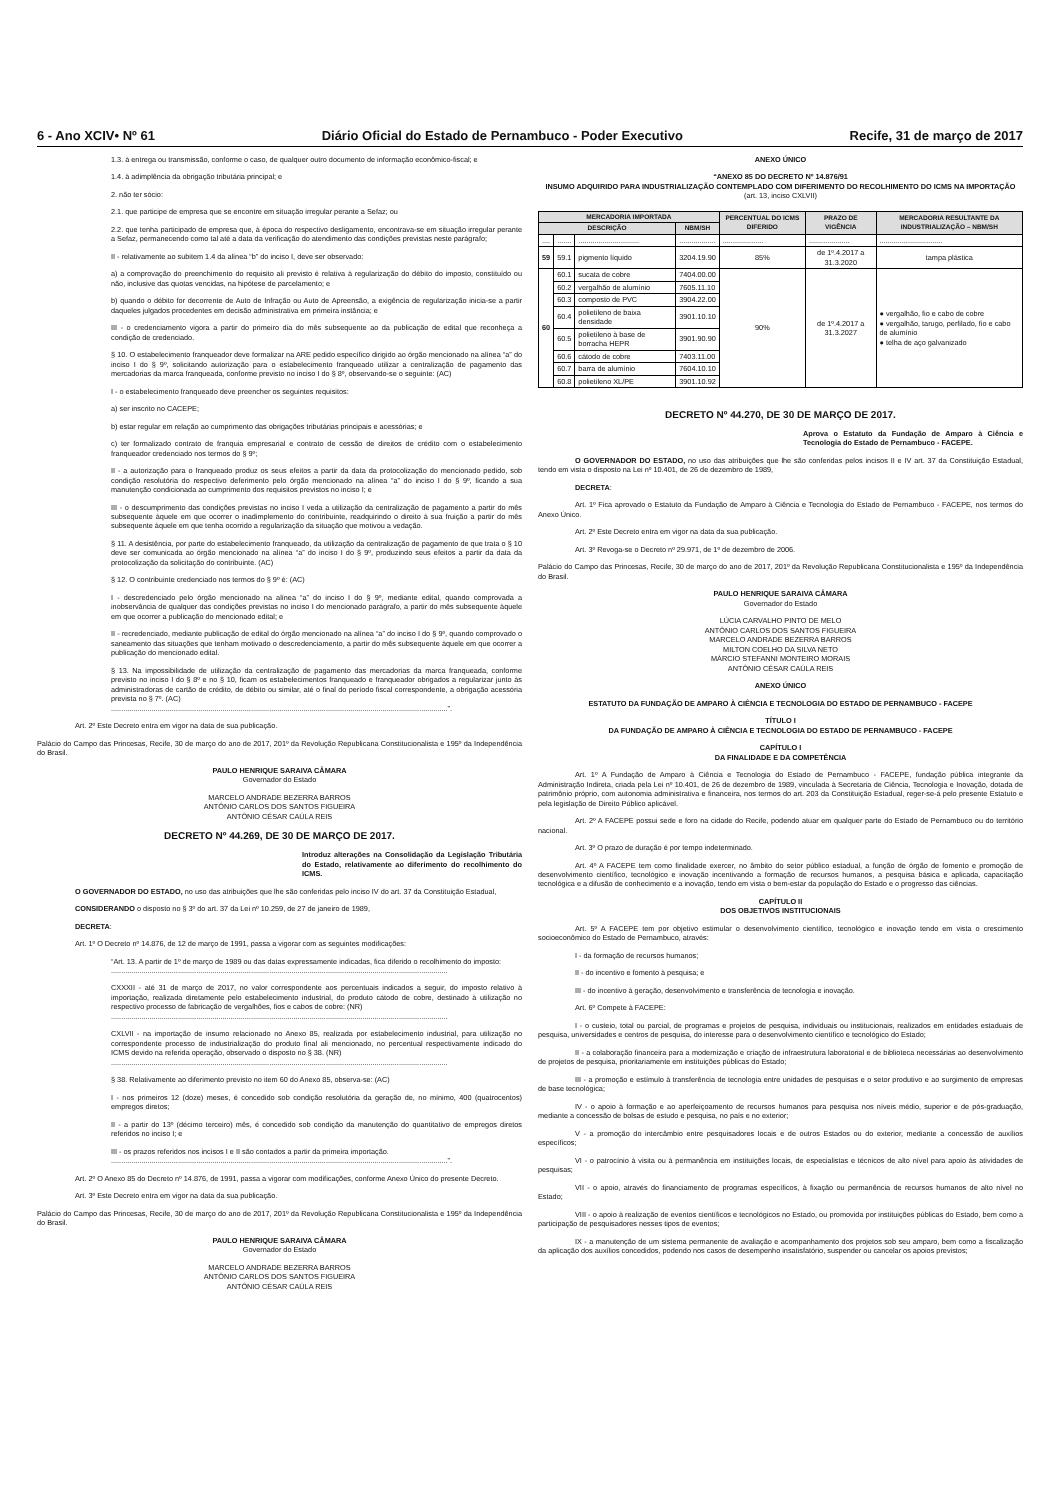6 - Ano XCIV• Nº 61 Diário Oficial do Estado de Pernambuco - Poder Executivo Recife, 31 de março de 2017
1.3. à entrega ou transmissão, conforme o caso, de qualquer outro documento de informação econômico-fiscal; e
1.4. à adimplência da obrigação tributária principal; e
2. não ter sócio:
2.1. que participe de empresa que se encontre em situação irregular perante a Sefaz; ou
2.2. que tenha participado de empresa que, à época do respectivo desligamento, encontrava-se em situação irregular perante a Sefaz, permanecendo como tal até a data da verificação do atendimento das condições previstas neste parágrafo;
II - relativamente ao subitem 1.4 da alínea “b” do inciso I, deve ser observado:
a) a comprovação do preenchimento do requisito ali previsto é relativa à regularização do débito do imposto, constituído ou não, inclusive das quotas vencidas, na hipótese de parcelamento; e
b) quando o débito for decorrente de Auto de Infração ou Auto de Apreensão, a exigência de regularização inicia-se a partir daqueles julgados procedentes em decisão administrativa em primeira instância; e
III - o credenciamento vigora a partir do primeiro dia do mês subsequente ao da publicação de edital que reconheça a condição de credenciado.
§ 10. O estabelecimento franqueador deve formalizar na ARE pedido específico dirigido ao órgão mencionado na alínea “a” do inciso I do § 9º, solicitando autorização para o estabelecimento franqueado utilizar a centralização de pagamento das mercadorias da marca franqueada, conforme previsto no inciso I do § 8º, observando-se o seguinte: (AC)
I - o estabelecimento franqueado deve preencher os seguintes requisitos:
a) ser inscrito no CACEPE;
b) estar regular em relação ao cumprimento das obrigações tributárias principais e acessórias; e
c) ter formalizado contrato de franquia empresarial e contrato de cessão de direitos de crédito com o estabelecimento franqueador credenciado nos termos do § 9º;
II - a autorização para o franqueado produz os seus efeitos a partir da data da protocolização do mencionado pedido, sob condição resolutória do respectivo deferimento pelo órgão mencionado na alínea “a” do inciso I do § 9º, ficando a sua manutenção condicionada ao cumprimento dos requisitos previstos no inciso I; e
III - o descumprimento das condições previstas no inciso I veda a utilização da centralização de pagamento a partir do mês subsequente àquele em que ocorrer o inadimplemento do contribuinte, readquirindo o direito à sua fruição a partir do mês subsequente àquele em que tenha ocorrido a regularização da situação que motivou a vedação.
§ 11. A desistência, por parte do estabelecimento franqueado, da utilização da centralização de pagamento de que trata o § 10 deve ser comunicada ao órgão mencionado na alínea “a” do inciso I do § 9º, produzindo seus efeitos a partir da data da protocolização da solicitação do contribuinte. (AC)
§ 12. O contribuinte credenciado nos termos do § 9º é: (AC)
I - descredenciado pelo órgão mencionado na alínea “a” do inciso I do § 9º, mediante edital, quando comprovada a inobservância de qualquer das condições previstas no inciso I do mencionado parágrafo, a partir do mês subsequente àquele em que ocorrer a publicação do mencionado edital; e
II - recredenciado, mediante publicação de edital do órgão mencionado na alínea “a” do inciso I do § 9º, quando comprovado o saneamento das situações que tenham motivado o descredenciamento, a partir do mês subsequente àquele em que ocorrer a publicação do mencionado edital.
§ 13. Na impossibilidade de utilização da centralização de pagamento das mercadorias da marca franqueada, conforme previsto no inciso I do § 8º e no § 10, ficam os estabelecimentos franqueado e franqueador obrigados a regularizar junto às administradoras de cartão de crédito, de débito ou similar, até o final do período fiscal correspondente, a obrigação acessória prevista no § 7º. (AC)
......................................................................................................................................................................”.
Art. 2º Este Decreto entra em vigor na data de sua publicação.
Palácio do Campo das Princesas, Recife, 30 de março do ano de 2017, 201º da Revolução Republicana Constitucionalista e 195º da Independência do Brasil.
PAULO HENRIQUE SARAIVA CÂMARA
Governador do Estado
MARCELO ANDRADE BEZERRA BARROS
ANTÔNIO CARLOS DOS SANTOS FIGUEIRA
ANTÔNIO CÉSAR CAÚLA REIS
DECRETO Nº 44.269, DE 30 DE MARÇO DE 2017.
Introduz alterações na Consolidação da Legislação Tributária do Estado, relativamente ao diferimento do recolhimento do ICMS.
O GOVERNADOR DO ESTADO, no uso das atribuições que lhe são conferidas pelo inciso IV do art. 37 da Constituição Estadual,
CONSIDERANDO o disposto no § 3º do art. 37 da Lei nº 10.259, de 27 de janeiro de 1989,
DECRETA:
Art. 1º O Decreto nº 14.876, de 12 de março de 1991, passa a vigorar com as seguintes modificações:
“Art. 13. A partir de 1º de março de 1989 ou das datas expressamente indicadas, fica diferido o recolhimento do imposto:
......................................................................................................................................................................
CXXXII - até 31 de março de 2017, no valor correspondente aos percentuais indicados a seguir, do imposto relativo à importação, realizada diretamente pelo estabelecimento industrial, do produto cátodo de cobre, destinado à utilização no respectivo processo de fabricação de vergalhões, fios e cabos de cobre: (NR)
......................................................................................................................................................................
CXLVII - na importação de insumo relacionado no Anexo 85, realizada por estabelecimento industrial, para utilização no correspondente processo de industrialização do produto final ali mencionado, no percentual respectivamente indicado do ICMS devido na referida operação, observado o disposto no § 38. (NR)
......................................................................................................................................................................
§ 38. Relativamente ao diferimento previsto no item 60 do Anexo 85, observa-se: (AC)
I - nos primeiros 12 (doze) meses, é concedido sob condição resolutória da geração de, no mínimo, 400 (quatrocentos) empregos diretos;
II - a partir do 13º (décimo terceiro) mês, é concedido sob condição da manutenção do quantitativo de empregos diretos referidos no inciso I; e
III - os prazos referidos nos incisos I e II são contados a partir da primeira importação.
......................................................................................................................................................................”.
Art. 2º O Anexo 85 do Decreto nº 14.876, de 1991, passa a vigorar com modificações, conforme Anexo Único do presente Decreto.
Art. 3º Este Decreto entra em vigor na data da sua publicação.
Palácio do Campo das Princesas, Recife, 30 de março do ano de 2017, 201º da Revolução Republicana Constitucionalista e 195º da Independência do Brasil.
PAULO HENRIQUE SARAIVA CÂMARA
Governador do Estado
MARCELO ANDRADE BEZERRA BARROS
ANTÔNIO CARLOS DOS SANTOS FIGUEIRA
ANTÔNIO CÉSAR CAÚLA REIS
ANEXO ÚNICO
“ANEXO 85 DO DECRETO Nº 14.876/91
INSUMO ADQUIRIDO PARA INDUSTRIALIZAÇÃO CONTEMPLADO COM DIFERIMENTO DO RECOLHIMENTO DO ICMS NA IMPORTAÇÃO
(art. 13, inciso CXLVII)
| MERCADORIA IMPORTADA | | | | PERCENTUAL DO ICMS DIFERIDO | PRAZO DE VIGÊNCIA | MERCADORIA RESULTANTE DA INDUSTRIALIZAÇÃO – NBM/SH |
| --- | --- | --- | --- | --- | --- | --- |
| DESCRIÇÃO | | | NBM/SH | | | |
| .... | ....... | .............................. | .................. | .................... | .................... | ............................... |
| 59 | 59.1 | pigmento líquido | 3204.19.90 | 85% | de 1º.4.2017 a 31.3.2020 | tampa plástica |
| 60 | 60.1 | sucata de cobre | 7404.00.00 | 90% | de 1º.4.2017 a 31.3.2027 | ● vergalhão, fio e cabo de cobre ● vergalhão, tarugo, perfilado, fio e cabo de alumínio ● telha de aço galvanizado |
| | 60.2 | vergalhão de alumínio | 7605.11.10 | | | |
| | 60.3 | composto de PVC | 3904.22.00 | | | |
| | 60.4 | polietileno de baixa densidade | 3901.10.10 | | | |
| | 60.5 | polietileno à base de borracha HEPR | 3901.90.90 | | | |
| | 60.6 | cátodo de cobre | 7403.11.00 | | | |
| | 60.7 | barra de alumínio | 7604.10.10 | | | |
| | 60.8 | polietileno XL/PE | 3901.10.92 | | | |
DECRETO Nº 44.270, DE 30 DE MARÇO DE 2017.
Aprova o Estatuto da Fundação de Amparo à Ciência e Tecnologia do Estado de Pernambuco - FACEPE.
O GOVERNADOR DO ESTADO, no uso das atribuições que lhe são conferidas pelos incisos II e IV art. 37 da Constituição Estadual, tendo em vista o disposto na Lei nº 10.401, de 26 de dezembro de 1989,
DECRETA:
Art. 1º Fica aprovado o Estatuto da Fundação de Amparo à Ciência e Tecnologia do Estado de Pernambuco - FACEPE, nos termos do Anexo Único.
Art. 2º Este Decreto entra em vigor na data da sua publicação.
Art. 3º Revoga-se o Decreto nº 29.971, de 1º de dezembro de 2006.
Palácio do Campo das Princesas, Recife, 30 de março do ano de 2017, 201º da Revolução Republicana Constitucionalista e 195º da Independência do Brasil.
PAULO HENRIQUE SARAIVA CÂMARA
Governador do Estado
LÚCIA CARVALHO PINTO DE MELO
ANTÔNIO CARLOS DOS SANTOS FIGUEIRA
MARCELO ANDRADE BEZERRA BARROS
MILTON COELHO DA SILVA NETO
MÁRCIO STEFANNI MONTEIRO MORAIS
ANTÔNIO CÉSAR CAÚLA REIS
ANEXO ÚNICO
ESTATUTO DA FUNDAÇÃO DE AMPARO À CIÊNCIA E TECNOLOGIA DO ESTADO DE PERNAMBUCO - FACEPE
TÍTULO I
DA FUNDAÇÃO DE AMPARO À CIÊNCIA E TECNOLOGIA DO ESTADO DE PERNAMBUCO - FACEPE
CAPÍTULO I
DA FINALIDADE E DA COMPETÊNCIA
Art. 1º A Fundação de Amparo à Ciência e Tecnologia do Estado de Pernambuco - FACEPE, fundação pública integrante da Administração Indireta, criada pela Lei nº 10.401, de 26 de dezembro de 1989, vinculada à Secretaria de Ciência, Tecnologia e Inovação, dotada de patrimônio próprio, com autonomia administrativa e financeira, nos termos do art. 203 da Constituição Estadual, reger-se-á pelo presente Estatuto e pela legislação de Direito Público aplicável.
Art. 2º A FACEPE possui sede e foro na cidade do Recife, podendo atuar em qualquer parte do Estado de Pernambuco ou do território nacional.
Art. 3º O prazo de duração é por tempo indeterminado.
Art. 4º A FACEPE tem como finalidade exercer, no âmbito do setor público estadual, a função de órgão de fomento e promoção de desenvolvimento científico, tecnológico e inovação incentivando a formação de recursos humanos, a pesquisa básica e aplicada, capacitação tecnológica e a difusão de conhecimento e a inovação, tendo em vista o bem-estar da população do Estado e o progresso das ciências.
CAPÍTULO II
DOS OBJETIVOS INSTITUCIONAIS
Art. 5º A FACEPE tem por objetivo estimular o desenvolvimento científico, tecnológico e inovação tendo em vista o crescimento socioeconômico do Estado de Pernambuco, através:
I - da formação de recursos humanos;
II - do incentivo e fomento à pesquisa; e
III - do incentivo à geração, desenvolvimento e transferência de tecnologia e inovação.
Art. 6º Compete à FACEPE:
I - o custeio, total ou parcial, de programas e projetos de pesquisa, individuais ou institucionais, realizados em entidades estaduais de pesquisa, universidades e centros de pesquisa, do interesse para o desenvolvimento científico e tecnológico do Estado;
II - a colaboração financeira para a modernização e criação de infraestrutura laboratorial e de biblioteca necessárias ao desenvolvimento de projetos de pesquisa, prioritariamente em instituições públicas do Estado;
III - a promoção e estímulo à transferência de tecnologia entre unidades de pesquisas e o setor produtivo e ao surgimento de empresas de base tecnológica;
IV - o apoio à formação e ao aperfeiçoamento de recursos humanos para pesquisa nos níveis médio, superior e de pós-graduação, mediante a concessão de bolsas de estudo e pesquisa, no país e no exterior;
V - a promoção do intercâmbio entre pesquisadores locais e de outros Estados ou do exterior, mediante a concessão de auxílios específicos;
VI - o patrocínio à visita ou à permanência em instituições locais, de especialistas e técnicos de alto nível para apoio às atividades de pesquisas;
VII - o apoio, através do financiamento de programas específicos, à fixação ou permanência de recursos humanos de alto nível no Estado;
VIII - o apoio à realização de eventos científicos e tecnológicos no Estado, ou promovida por instituições públicas do Estado, bem como a participação de pesquisadores nesses tipos de eventos;
IX - a manutenção de um sistema permanente de avaliação e acompanhamento dos projetos sob seu amparo, bem como a fiscalização da aplicação dos auxílios concedidos, podendo nos casos de desempenho insatisfatório, suspender ou cancelar os apoios previstos;